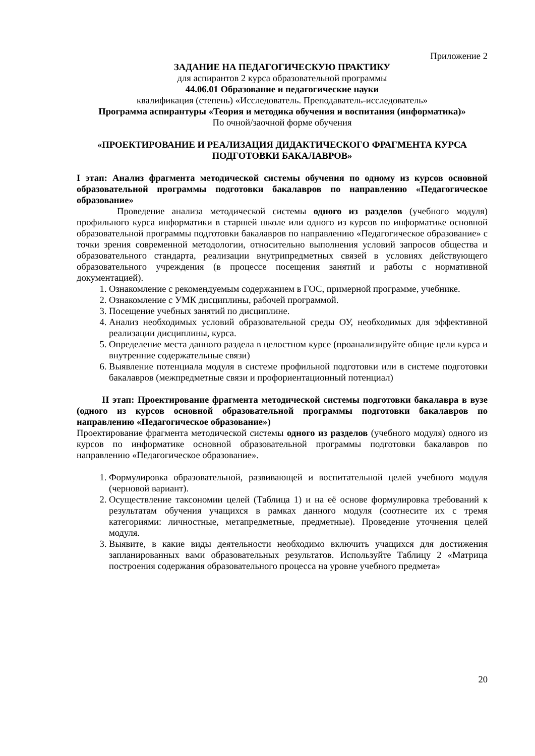Приложение 2
ЗАДАНИЕ НА ПЕДАГОГИЧЕСКУЮ ПРАКТИКУ
для аспирантов 2 курса образовательной программы
44.06.01 Образование и педагогические науки
квалификация (степень) «Исследователь. Преподаватель-исследователь»
Программа аспирантуры «Теория и методика обучения и воспитания (информатика)»
По очной/заочной форме обучения
«ПРОЕКТИРОВАНИЕ И РЕАЛИЗАЦИЯ ДИДАКТИЧЕСКОГО ФРАГМЕНТА КУРСА ПОДГОТОВКИ БАКАЛАВРОВ»
I этап: Анализ фрагмента методической системы обучения по одному из курсов основной образовательной программы подготовки бакалавров по направлению «Педагогическое образование»
Проведение анализа методической системы одного из разделов (учебного модуля) профильного курса информатики в старшей школе или одного из курсов по информатике основной образовательной программы подготовки бакалавров по направлению «Педагогическое образование» с точки зрения современной методологии, относительно выполнения условий запросов общества и образовательного стандарта, реализации внутрипредметных связей в условиях действующего образовательного учреждения (в процессе посещения занятий и работы с нормативной документацией).
1. Ознакомление с рекомендуемым содержанием в ГОС, примерной программе, учебнике.
2. Ознакомление с УМК дисциплины, рабочей программой.
3. Посещение учебных занятий по дисциплине.
4. Анализ необходимых условий образовательной среды ОУ, необходимых для эффективной реализации дисциплины, курса.
5. Определение места данного раздела в целостном курсе (проанализируйте общие цели курса и внутренние содержательные связи)
6. Выявление потенциала модуля в системе профильной подготовки или в системе подготовки бакалавров (межпредметные связи и профориентационный потенциал)
II этап: Проектирование фрагмента методической системы подготовки бакалавра в вузе (одного из курсов основной образовательной программы подготовки бакалавров по направлению «Педагогическое образование»)
Проектирование фрагмента методической системы одного из разделов (учебного модуля) одного из курсов по информатике основной образовательной программы подготовки бакалавров по направлению «Педагогическое образование».
1. Формулировка образовательной, развивающей и воспитательной целей учебного модуля (черновой вариант).
2. Осуществление таксономии целей (Таблица 1) и на её основе формулировка требований к результатам обучения учащихся в рамках данного модуля (соотнесите их с тремя категориями: личностные, метапредметные, предметные). Проведение уточнения целей модуля.
3. Выявите, в какие виды деятельности необходимо включить учащихся для достижения запланированных вами образовательных результатов. Используйте Таблицу 2 «Матрица построения содержания образовательного процесса на уровне учебного предмета»
20